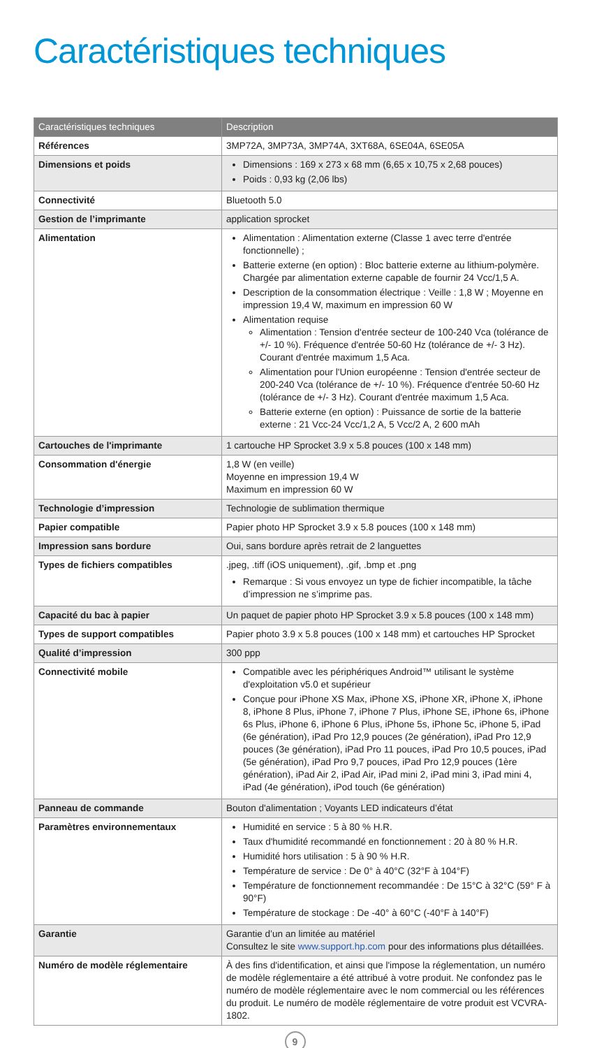Caractéristiques techniques
| Caractéristiques techniques | Description |
| --- | --- |
| Références | 3MP72A, 3MP73A, 3MP74A, 3XT68A, 6SE04A, 6SE05A |
| Dimensions et poids | Dimensions : 169 x 273 x 68 mm (6,65 x 10,75 x 2,68 pouces) Poids : 0,93 kg (2,06 lbs) |
| Connectivité | Bluetooth 5.0 |
| Gestion de l’imprimante | application sprocket |
| Alimentation | Alimentation : Alimentation externe (Classe 1 avec terre d'entrée fonctionnelle) ; Batterie externe (en option) : Bloc batterie externe au lithium-polymère. Chargée par alimentation externe capable de fournir 24 Vcc/1,5 A. Description de la consommation électrique : Veille : 1,8 W ; Moyenne en impression 19,4 W, maximum en impression 60 W Alimentation requise Alimentation : Tension d'entrée secteur de 100-240 Vca (tolérance de +/- 10 %). Fréquence d'entrée 50-60 Hz (tolérance de +/- 3 Hz). Courant d'entrée maximum 1,5 Aca. Alimentation pour l'Union européenne : Tension d'entrée secteur de 200-240 Vca (tolérance de +/- 10 %). Fréquence d'entrée 50-60 Hz (tolérance de +/- 3 Hz). Courant d'entrée maximum 1,5 Aca. Batterie externe (en option) : Puissance de sortie de la batterie externe : 21 Vcc-24 Vcc/1,2 A, 5 Vcc/2 A, 2 600 mAh |
| Cartouches de l'imprimante | 1 cartouche HP Sprocket 3.9 x 5.8 pouces (100 x 148 mm) |
| Consommation d'énergie | 1,8 W (en veille) Moyenne en impression 19,4 W Maximum en impression 60 W |
| Technologie d’impression | Technologie de sublimation thermique |
| Papier compatible | Papier photo HP Sprocket 3.9 x 5.8 pouces (100 x 148 mm) |
| Impression sans bordure | Oui, sans bordure après retrait de 2 languettes |
| Types de fichiers compatibles | .jpeg, .tiff (iOS uniquement), .gif, .bmp et .png Remarque : Si vous envoyez un type de fichier incompatible, la tâche d’impression ne s’imprime pas. |
| Capacité du bac à papier | Un paquet de papier photo HP Sprocket 3.9 x 5.8 pouces (100 x 148 mm) |
| Types de support compatibles | Papier photo 3.9 x 5.8 pouces (100 x 148 mm) et cartouches HP Sprocket |
| Qualité d’impression | 300 ppp |
| Connectivité mobile | Compatible avec les périphériques Android™ utilisant le système d'exploitation v5.0 et supérieur Conçue pour iPhone XS Max, iPhone XS, iPhone XR, iPhone X, iPhone 8, iPhone 8 Plus, iPhone 7, iPhone 7 Plus, iPhone SE, iPhone 6s, iPhone 6s Plus, iPhone 6, iPhone 6 Plus, iPhone 5s, iPhone 5c, iPhone 5, iPad (6e génération), iPad Pro 12,9 pouces (2e génération), iPad Pro 12,9 pouces (3e génération), iPad Pro 11 pouces, iPad Pro 10,5 pouces, iPad (5e génération), iPad Pro 9,7 pouces, iPad Pro 12,9 pouces (1ère génération), iPad Air 2, iPad Air, iPad mini 2, iPad mini 3, iPad mini 4, iPad (4e génération), iPod touch (6e génération) |
| Panneau de commande | Bouton d'alimentation ; Voyants LED indicateurs d’état |
| Paramètres environnementaux | Humidité en service : 5 à 80 % H.R. Taux d'humidité recommandé en fonctionnement : 20 à 80 % H.R. Humidité hors utilisation : 5 à 90 % H.R. Température de service : De 0° à 40°C (32°F à 104°F) Température de fonctionnement recommandée : De 15°C à 32°C (59° F à 90°F) Température de stockage : De -40° à 60°C (-40°F à 140°F) |
| Garantie | Garantie d’un an limitée au matériel Consultez le site www.support.hp.com pour des informations plus détaillées. |
| Numéro de modèle réglementaire | À des fins d'identification, et ainsi que l'impose la réglementation, un numéro de modèle réglementaire a été attribué à votre produit. Ne confondez pas le numéro de modèle réglementaire avec le nom commercial ou les références du produit. Le numéro de modèle réglementaire de votre produit est VCVRA-1802. |
9